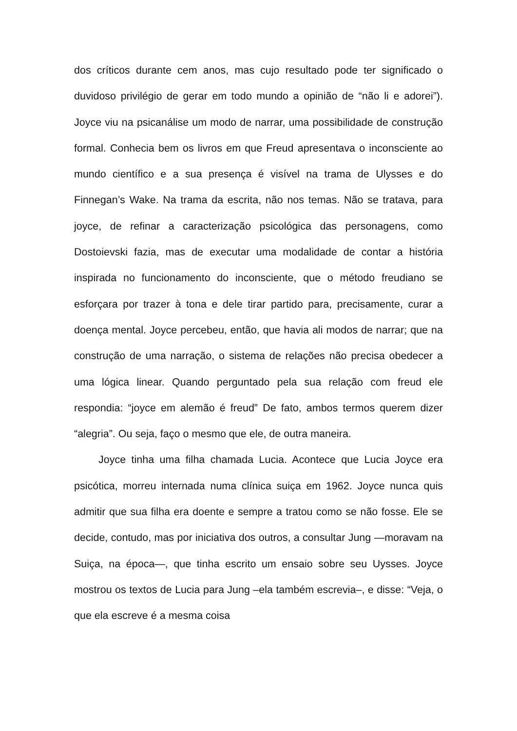dos críticos durante cem anos, mas cujo resultado pode ter significado o duvidoso privilégio de gerar em todo mundo a opinião de “não li e adorei”). Joyce viu na psicanálise um modo de narrar, uma possibilidade de construção formal. Conhecia bem os livros em que Freud apresentava o inconsciente ao mundo científico e a sua presença é visível na trama de Ulysses e do Finnegan’s Wake. Na trama da escrita, não nos temas. Não se tratava, para joyce, de refinar a caracterização psicológica das personagens, como Dostoievski fazia, mas de executar uma modalidade de contar a história inspirada no funcionamento do inconsciente, que o método freudiano se esforçara por trazer à tona e dele tirar partido para, precisamente, curar a doença mental. Joyce percebeu, então, que havia ali modos de narrar; que na construção de uma narração, o sistema de relações não precisa obedecer a uma lógica linear. Quando perguntado pela sua relação com freud ele respondia: “joyce em alemão é freud” De fato, ambos termos querem dizer “alegria”. Ou seja, faço o mesmo que ele, de outra maneira.
Joyce tinha uma filha chamada Lucia. Acontece que Lucia Joyce era psicótica, morreu internada numa clínica suiça em 1962. Joyce nunca quis admitir que sua filha era doente e sempre a tratou como se não fosse. Ele se decide, contudo, mas por iniciativa dos outros, a consultar Jung —moravam na Suiça, na época—, que tinha escrito um ensaio sobre seu Uysses. Joyce mostrou os textos de Lucia para Jung –ela também escrevia–, e disse: “Veja, o que ela escreve é a mesma coisa